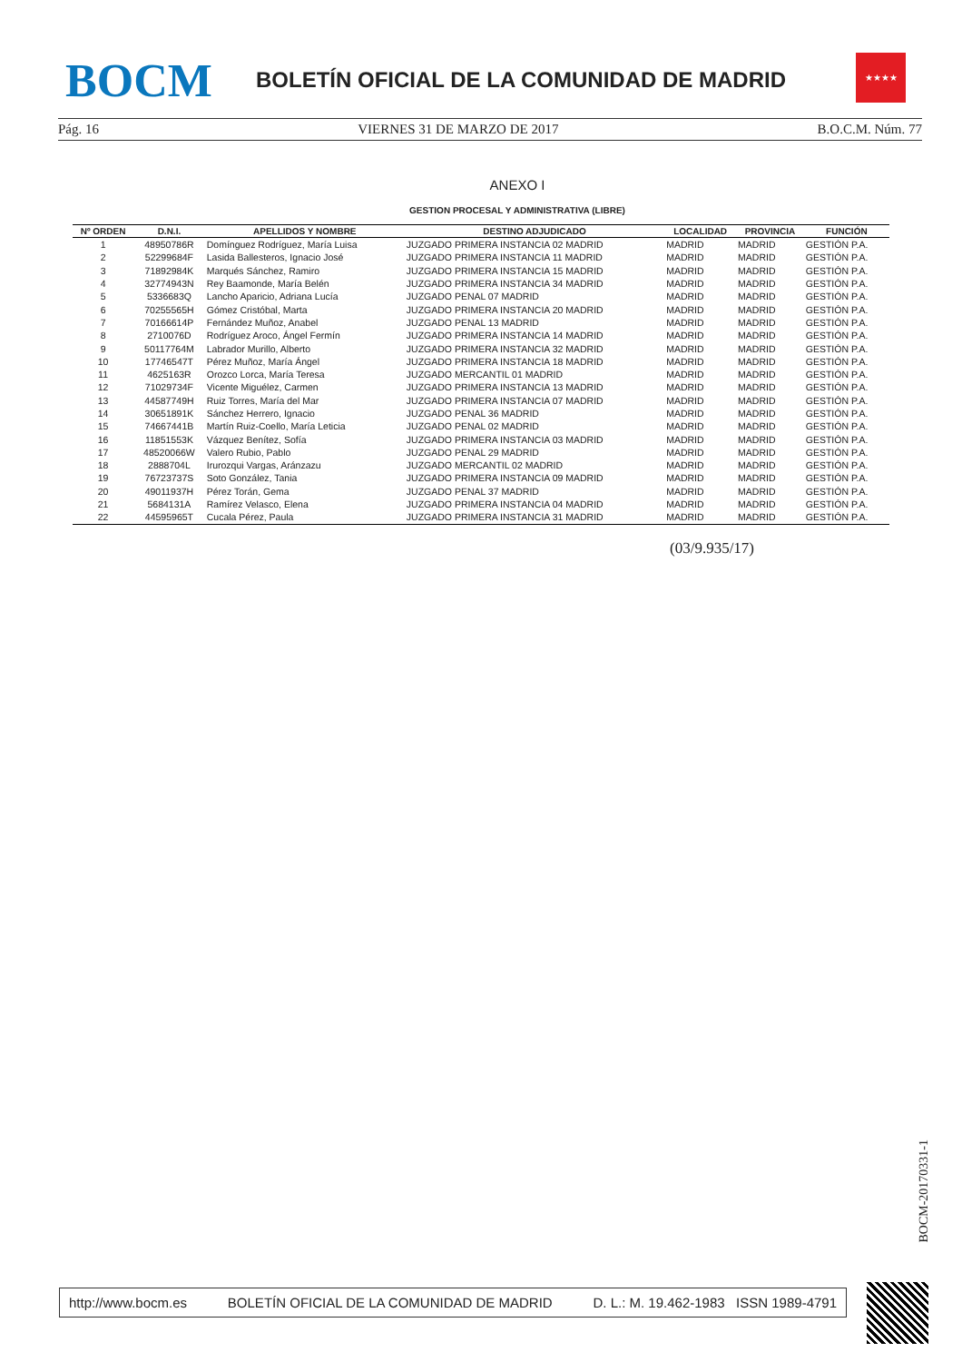BOCM
BOLETÍN OFICIAL DE LA COMUNIDAD DE MADRID
★★★★
Pág. 16 VIERNES 31 DE MARZO DE 2017 B.O.C.M. Núm. 77
ANEXO I
GESTION PROCESAL Y ADMINISTRATIVA (LIBRE)
| Nº ORDEN | D.N.I. | APELLIDOS Y NOMBRE | DESTINO ADJUDICADO | LOCALIDAD | PROVINCIA | FUNCIÓN |
| --- | --- | --- | --- | --- | --- | --- |
| 1 | 48950786R | Domínguez Rodríguez, María Luisa | JUZGADO PRIMERA INSTANCIA 02 MADRID | MADRID | MADRID | GESTIÓN P.A. |
| 2 | 52299684F | Lasida Ballesteros, Ignacio José | JUZGADO PRIMERA INSTANCIA 11 MADRID | MADRID | MADRID | GESTIÓN P.A. |
| 3 | 71892984K | Marqués Sánchez, Ramiro | JUZGADO PRIMERA INSTANCIA 15 MADRID | MADRID | MADRID | GESTIÓN P.A. |
| 4 | 32774943N | Rey Baamonde, María Belén | JUZGADO PRIMERA INSTANCIA 34 MADRID | MADRID | MADRID | GESTIÓN P.A. |
| 5 | 5336683Q | Lancho Aparicio, Adriana Lucía | JUZGADO PENAL 07 MADRID | MADRID | MADRID | GESTIÓN P.A. |
| 6 | 70255565H | Gómez Cristóbal, Marta | JUZGADO PRIMERA INSTANCIA 20 MADRID | MADRID | MADRID | GESTIÓN P.A. |
| 7 | 70166614P | Fernández Muñoz, Anabel | JUZGADO PENAL 13 MADRID | MADRID | MADRID | GESTIÓN P.A. |
| 8 | 2710076D | Rodríguez Aroco, Ángel Fermín | JUZGADO PRIMERA INSTANCIA 14 MADRID | MADRID | MADRID | GESTIÓN P.A. |
| 9 | 50117764M | Labrador Murillo, Alberto | JUZGADO PRIMERA INSTANCIA 32 MADRID | MADRID | MADRID | GESTIÓN P.A. |
| 10 | 17746547T | Pérez Muñoz, María Ángel | JUZGADO PRIMERA INSTANCIA 18 MADRID | MADRID | MADRID | GESTIÓN P.A. |
| 11 | 4625163R | Orozco Lorca, María Teresa | JUZGADO MERCANTIL 01 MADRID | MADRID | MADRID | GESTIÓN P.A. |
| 12 | 71029734F | Vicente Miguélez, Carmen | JUZGADO PRIMERA INSTANCIA 13 MADRID | MADRID | MADRID | GESTIÓN P.A. |
| 13 | 44587749H | Ruiz Torres, María del Mar | JUZGADO PRIMERA INSTANCIA 07 MADRID | MADRID | MADRID | GESTIÓN P.A. |
| 14 | 30651891K | Sánchez Herrero, Ignacio | JUZGADO PENAL 36 MADRID | MADRID | MADRID | GESTIÓN P.A. |
| 15 | 74667441B | Martín Ruiz-Coello, María Leticia | JUZGADO PENAL 02 MADRID | MADRID | MADRID | GESTIÓN P.A. |
| 16 | 11851553K | Vázquez Benítez, Sofía | JUZGADO PRIMERA INSTANCIA 03 MADRID | MADRID | MADRID | GESTIÓN P.A. |
| 17 | 48520066W | Valero Rubio, Pablo | JUZGADO PENAL 29 MADRID | MADRID | MADRID | GESTIÓN P.A. |
| 18 | 2888704L | Irurozqui Vargas, Aránzazu | JUZGADO MERCANTIL 02 MADRID | MADRID | MADRID | GESTIÓN P.A. |
| 19 | 76723737S | Soto González, Tania | JUZGADO PRIMERA INSTANCIA 09 MADRID | MADRID | MADRID | GESTIÓN P.A. |
| 20 | 49011937H | Pérez Torán, Gema | JUZGADO PENAL 37 MADRID | MADRID | MADRID | GESTIÓN P.A. |
| 21 | 5684131A | Ramírez Velasco, Elena | JUZGADO PRIMERA INSTANCIA 04 MADRID | MADRID | MADRID | GESTIÓN P.A. |
| 22 | 44595965T | Cucala Pérez, Paula | JUZGADO PRIMERA INSTANCIA 31 MADRID | MADRID | MADRID | GESTIÓN P.A. |
(03/9.935/17)
BOCM-20170331-1
http://www.bocm.es BOLETÍN OFICIAL DE LA COMUNIDAD DE MADRID D. L.: M. 19.462-1983 ISSN 1989-4791